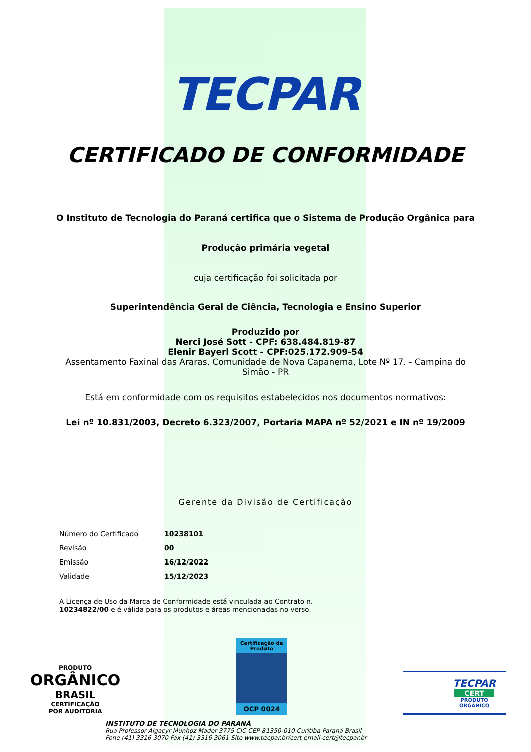TECPAR
CERTIFICADO DE CONFORMIDADE
O Instituto de Tecnologia do Paraná certifica que o Sistema de Produção Orgânica para
Produção primária vegetal
cuja certificação foi solicitada por
Superintendência Geral de Ciência, Tecnologia e Ensino Superior
Produzido por
Nerci José Sott - CPF: 638.484.819-87
Elenir Bayerl Scott - CPF:025.172.909-54
Assentamento Faxinal das Araras, Comunidade de Nova Capanema, Lote Nº 17. - Campina do Simão - PR
Está em conformidade com os requisitos estabelecidos nos documentos normativos:
Lei nº 10.831/2003, Decreto 6.323/2007, Portaria MAPA nº 52/2021 e IN nº 19/2009
Gerente da Divisão de Certificação
| Número do Certificado | 10238101 |
| Revisão | 00 |
| Emissão | 16/12/2022 |
| Validade | 15/12/2023 |
A Licença de Uso da Marca de Conformidade está vinculada ao Contrato n. 10234822/00 e é válida para os produtos e áreas mencionadas no verso.
PRODUTO
ORGÂNICO
BRASIL
CERTIFICAÇÃO
POR AUDITORIA
Certificação de Produto
OCP 0024
TECPAR
CERT
PRODUTO
ORGÂNICO
INSTITUTO DE TECNOLOGIA DO PARANÁ
Rua Professor Algacyr Munhoz Mader 3775 CIC CEP 81350-010 Curitiba Paraná Brasil
Fone (41) 3316 3070 Fax (41) 3316 3061 Site www.tecpar.br/cert email cert@tecpar.br